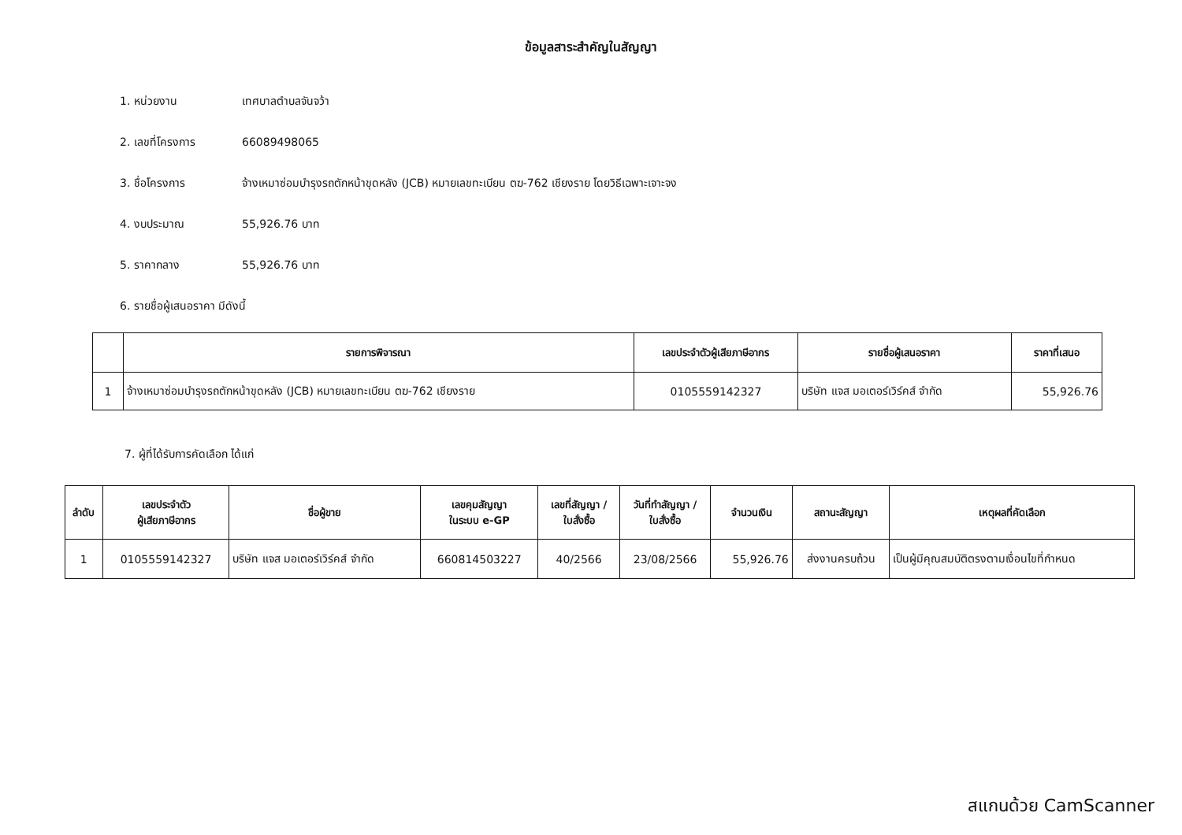ข้อมูลสาระสำคัญในสัญญา
1. หน่วยงาน เทศบาลตำบลจันจว้า
2. เลขที่โครงการ 66089498065
3. ชื่อโครงการ
จ้างเหมาซ่อมบำรุงรถตักหน้าขุดหลัง (JCB) หมายเลขทะเบียน ตฆ-762 เชียงราย โดยวิธีเฉพาะเจาะจง
4. งบประมาณ 55,926.76 บาท
5. ราคากลาง 55,926.76 บาท
6. รายชื่อผู้เสนอราคา มีดังนี้
| | รายการพิจารณา | เลขประจำตัวผู้เสียภาษีอากร | รายชื่อผู้เสนอราคา | ราคาที่เสนอ |
| --- | --- | --- | --- | --- |
| 1 | จ้างเหมาซ่อมบำรุงรถตักหน้าขุดหลัง (JCB) หมายเลขทะเบียน ตฆ-762 เชียงราย | 0105559142327 | บริษัท แจส มอเตอร์เวิร์คส์ จำกัด | 55,926.76 |
7. ผู้ที่ได้รับการคัดเลือก ได้แก่
| ลำดับ | เลขประจำตัว ผู้เสียภาษีอากร | ชื่อผู้ขาย | เลขคุมสัญญา ในระบบ e-GP | เลขที่สัญญา / ใบสั่งซื้อ | วันที่ทำสัญญา / ใบสั่งซื้อ | จำนวนเงิน | สถานะสัญญา | เหตุผลที่คัดเลือก |
| --- | --- | --- | --- | --- | --- | --- | --- | --- |
| 1 | 0105559142327 | บริษัท แจส มอเตอร์เวิร์คส์ จำกัด | 660814503227 | 40/2566 | 23/08/2566 | 55,926.76 | ส่งงานครบถ้วน | เป็นผู้มีคุณสมบัติตรงตามเงื่อนไขที่กำหนด |
สแกนด้วย CamScanner